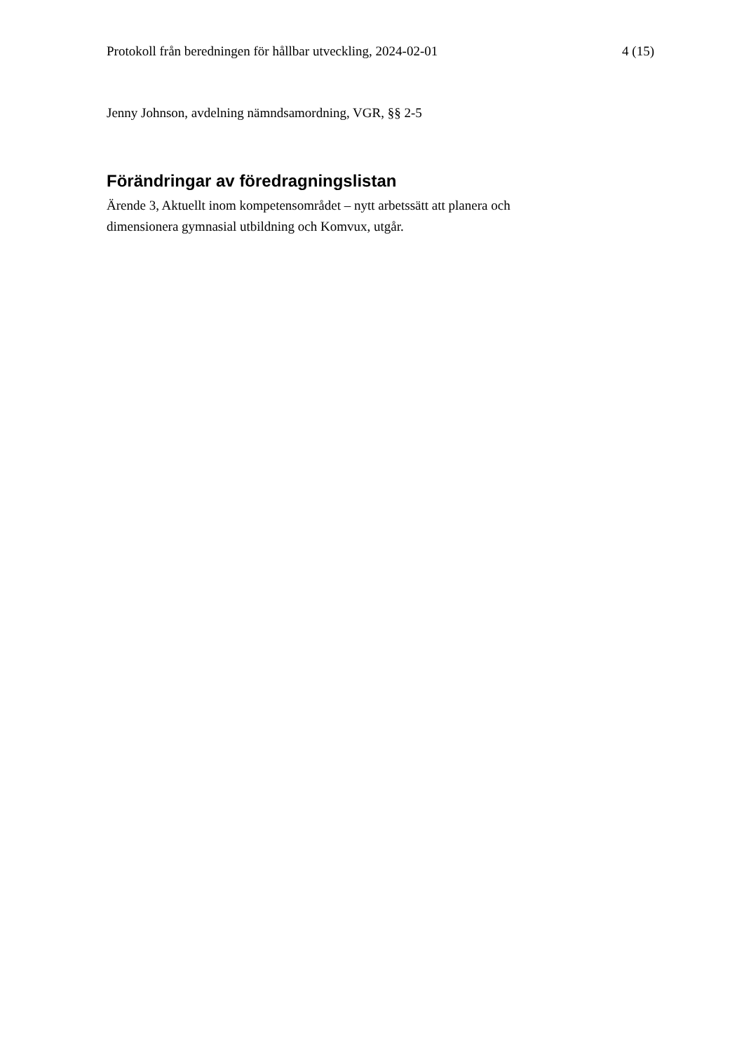Protokoll från beredningen för hållbar utveckling, 2024-02-01 4 (15)
Jenny Johnson, avdelning nämndsamordning, VGR, §§ 2-5
Förändringar av föredragningslistan
Ärende 3, Aktuellt inom kompetensområdet – nytt arbetssätt att planera och
dimensionera gymnasial utbildning och Komvux, utgår.